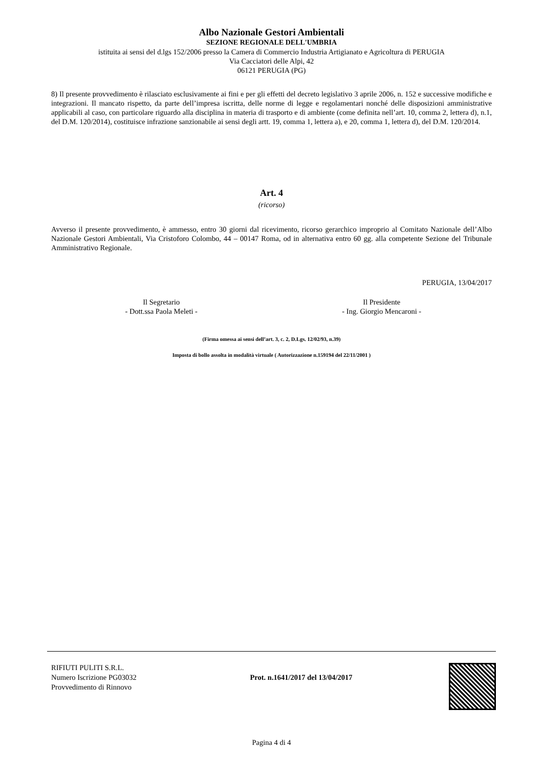Albo Nazionale Gestori Ambientali
SEZIONE REGIONALE DELL'UMBRIA
istituita ai sensi del d.lgs 152/2006 presso la Camera di Commercio Industria Artigianato e Agricoltura di PERUGIA
Via Cacciatori delle Alpi, 42
06121 PERUGIA (PG)
8) Il presente provvedimento è rilasciato esclusivamente ai fini e per gli effetti del decreto legislativo 3 aprile 2006, n. 152 e successive modifiche e integrazioni. Il mancato rispetto, da parte dell’impresa iscritta, delle norme di legge e regolamentari nonché delle disposizioni amministrative applicabili al caso, con particolare riguardo alla disciplina in materia di trasporto e di ambiente (come definita nell’art. 10, comma 2, lettera d), n.1, del D.M. 120/2014), costituisce infrazione sanzionabile ai sensi degli artt. 19, comma 1, lettera a), e 20, comma 1, lettera d), del D.M. 120/2014.
Art. 4
(ricorso)
Avverso il presente provvedimento, è ammesso, entro 30 giorni dal ricevimento, ricorso gerarchico improprio al Comitato Nazionale dell’Albo Nazionale Gestori Ambientali, Via Cristoforo Colombo, 44 – 00147 Roma, od in alternativa entro 60 gg. alla competente Sezione del Tribunale Amministrativo Regionale.
PERUGIA, 13/04/2017
Il Segretario
- Dott.ssa Paola Meleti -
Il Presidente
- Ing. Giorgio Mencaroni -
(Firma omessa ai sensi dell’art. 3, c. 2, D.Lgs. 12/02/93, n.39)
Imposta di bollo assolta in modalità virtuale ( Autorizzazione n.159194 del 22/11/2001 )
RIFIUTI PULITI S.R.L.
Numero Iscrizione PG03032
Provvedimento di Rinnovo
Prot. n.1641/2017 del 13/04/2017
Pagina 4 di 4